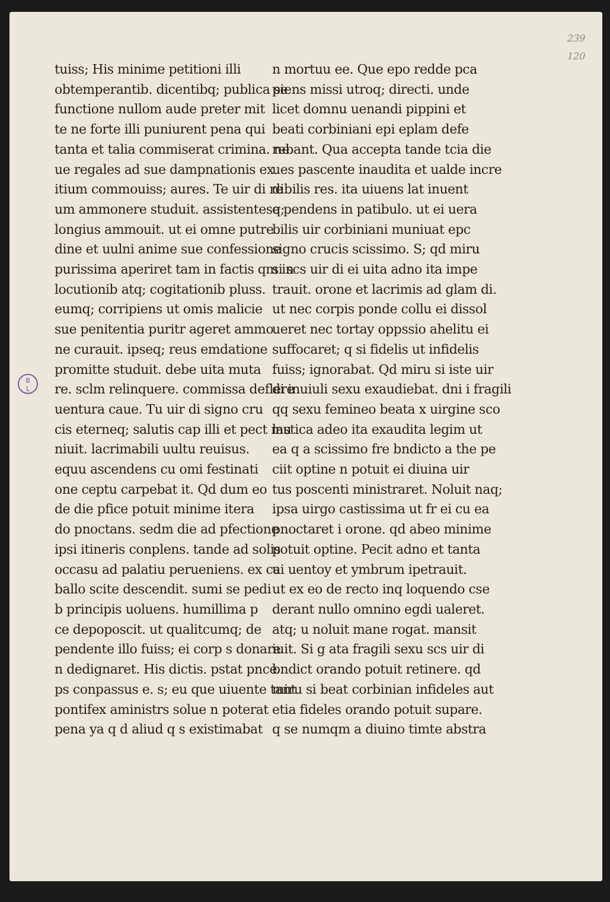239
120
B
L
tuiss; His minime petitioni illi
obtemperantib. dicentibq; publica se
functione nullom aude preter mit
te ne forte illi puniurent pena qui
tanta et talia commiserat crimina. ne
ue regales ad sue dampnationis ex
itium commouiss; aures. Te uir di re
um ammonere studuit. assistentesq;
longius ammouit. ut ei omne putre
dine et uulni anime sue confessione
purissima aperiret tam in factis qm in
locutionib atq; cogitationib pluss.
eumq; corripiens ut omis malicie
sue penitentia puritr ageret ammo
ne curauit. ipseq; reus emdatione
promitte studuit. debe uita muta
re. sclm relinquere. commissa deflere
uentura caue. Tu uir di signo cru
cis eterneq; salutis cap illi et pect mu
niuit. lacrimabili uultu reuisus.
equu ascendens cu omi festinati
one ceptu carpebat it. Qd dum eo
de die pfice potuit minime itera
do pnoctans. sedm die ad pfectione
ipsi itineris conplens. tande ad solis
occasu ad palatiu perueniens. ex ca
ballo scite descendit. sumi se pedi
b principis uoluens. humillima p
ce depoposcit. ut qualitcumq; de
pendente illo fuiss; ei corp s donare
n dedignaret. His dictis. pstat pnce
ps conpassus e. s; eu que uiuente tant
pontifex aministrs solue n poterat
pena ya q d aliud q s existimabat
n mortuu ee. Que epo redde pca
piens missi utroq; directi. unde
licet domnu uenandi pippini et
beati corbiniani epi eplam defe
rebant. Qua accepta tande tcia die
ues pascente inaudita et ualde incre
dibilis res. ita uiuens lat inuent
e pendens in patibulo. ut ei uera
bilis uir corbiniani muniuat epc
signo crucis scissimo. S; qd miru
si scs uir di ei uita adno ita impe
trauit. orone et lacrimis ad glam di.
ut nec corpis ponde collu ei dissol
ueret nec tortay oppssio ahelitu ei
suffocaret; q si fidelis ut infidelis
fuiss; ignorabat. Qd miru si iste uir
di inuiuli sexu exaudiebat. dni i fragili
qq sexu femineo beata x uirgine sco
lastica adeo ita exaudita legim ut
ea q a scissimo fre bndicto a the pe
ciit optine n potuit ei diuina uir
tus poscenti ministraret. Noluit naq;
ipsa uirgo castissima ut fr ei cu ea
pnoctaret i orone. qd abeo minime
potuit optine. Pecit adno et tanta
ui uentoy et ymbrum ipetrauit.
ut ex eo de recto inq loquendo cse
derant nullo omnino egdi ualeret.
atq; u noluit mane rogat. mansit
iuit. Si g ata fragili sexu scs uir di
bndict orando potuit retinere. qd
miru si beat corbinian infideles aut
etia fideles orando potuit supare.
q se numqm a diuino timte abstra